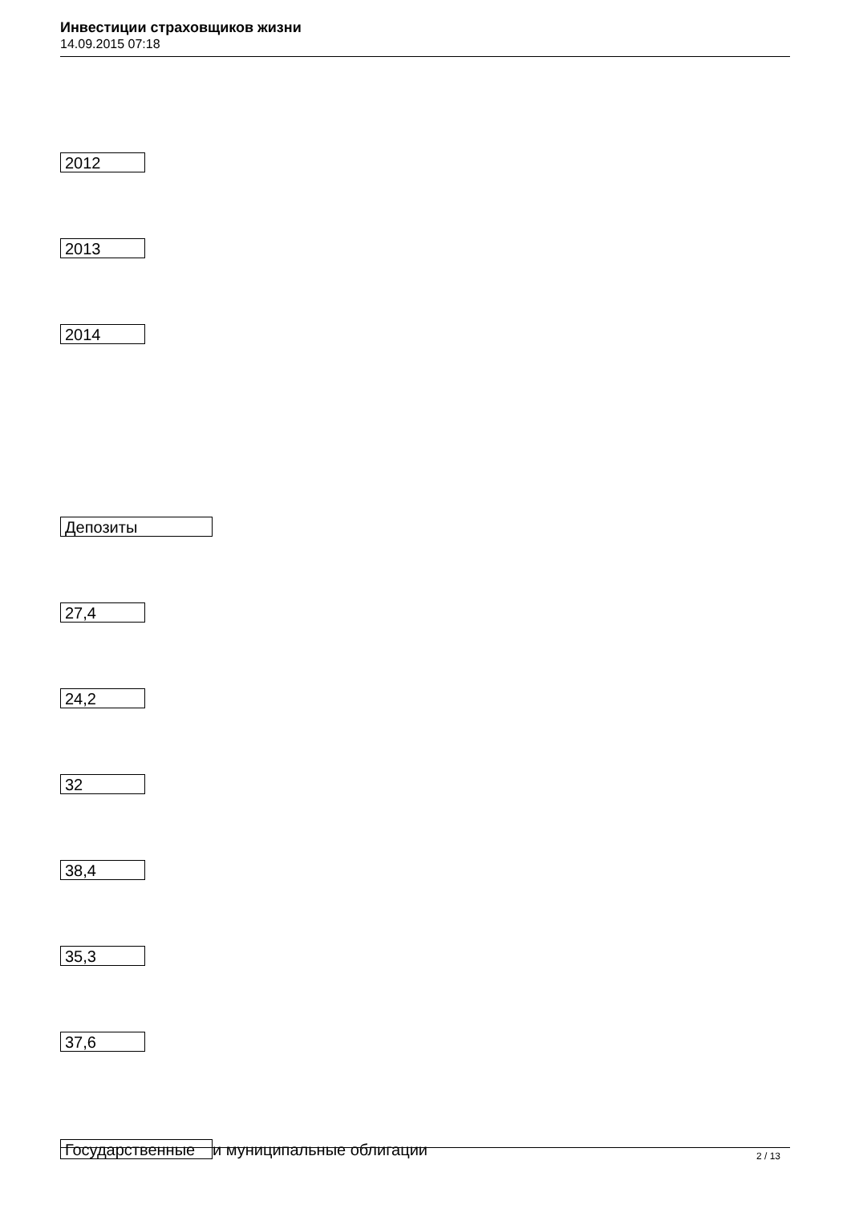Инвестиции страховщиков жизни
14.09.2015 07:18
2012
2013
2014
Депозиты
27,4
24,2
32
38,4
35,3
37,6
Государственные и муниципальные облигации
2 / 13